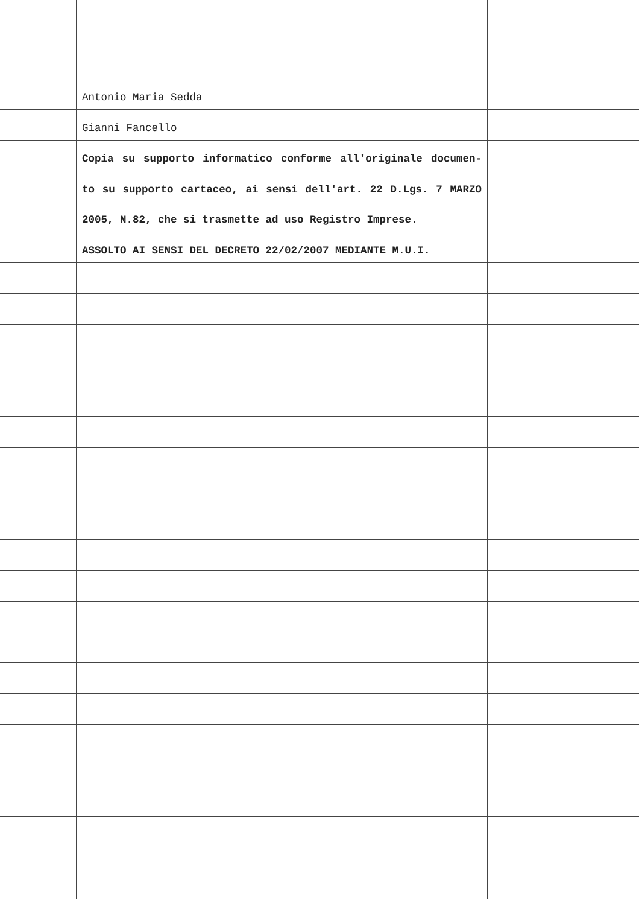Antonio Maria Sedda
Gianni Fancello
Copia su supporto informatico conforme all'originale documen-
to su supporto cartaceo, ai sensi dell'art. 22 D.Lgs. 7 MARZO
2005, N.82, che si trasmette ad uso Registro Imprese.
ASSOLTO AI SENSI DEL DECRETO 22/02/2007 MEDIANTE M.U.I.